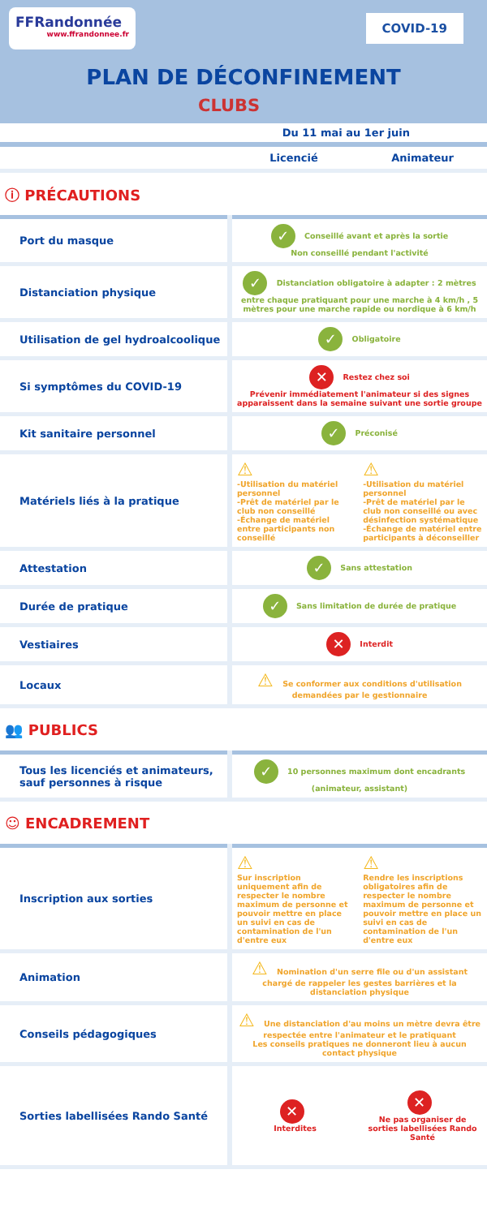FFRandonnée
www.ffrandonnee.fr
COVID-19
PLAN DE DÉCONFINEMENT
CLUBS
Du 11 mai au 1er juin
| | Licencié | Animateur |
| --- | --- | --- |
| ⓘ PRÉCAUTIONS | | |
| Port du masque | ✓ Conseillé avant et après la sortie Non conseillé pendant l'activité | |
| Distanciation physique | ✓ Distanciation obligatoire à adapter : 2 mètres entre chaque pratiquant pour une marche à 4 km/h , 5 mètres pour une marche rapide ou nordique à 6 km/h | |
| Utilisation de gel hydroalcoolique | ✓ Obligatoire | |
| Si symptômes du COVID-19 | ✕ Restez chez soi Prévenir immédiatement l'animateur si des signes apparaissent dans la semaine suivant une sortie groupe | |
| Kit sanitaire personnel | ✓ Préconisé | |
| Matériels liés à la pratique | ⚠ -Utilisation du matériel personnel -Prêt de matériel par le club non conseillé -Échange de matériel entre participants non conseillé | ⚠ -Utilisation du matériel personnel -Prêt de matériel par le club non conseillé ou avec désinfection systématique -Échange de matériel entre participants à déconseiller |
| Attestation | ✓ Sans attestation | |
| Durée de pratique | ✓ Sans limitation de durée de pratique | |
| Vestiaires | ✕ Interdit | |
| Locaux | ⚠ Se conformer aux conditions d'utilisation demandées par le gestionnaire | |
| 👥 PUBLICS | | |
| Tous les licenciés et animateurs, sauf personnes à risque | ✓ 10 personnes maximum dont encadrants (animateur, assistant) | |
| ☺ ENCADREMENT | | |
| Inscription aux sorties | ⚠ Sur inscription uniquement afin de respecter le nombre maximum de personne et pouvoir mettre en place un suivi en cas de contamination de l'un d'entre eux | ⚠ Rendre les inscriptions obligatoires afin de respecter le nombre maximum de personne et pouvoir mettre en place un suivi en cas de contamination de l'un d'entre eux |
| Animation | ⚠ Nomination d'un serre file ou d'un assistant chargé de rappeler les gestes barrières et la distanciation physique | |
| Conseils pédagogiques | ⚠ Une distanciation d'au moins un mètre devra être respectée entre l'animateur et le pratiquant Les conseils pratiques ne donneront lieu à aucun contact physique | |
| Sorties labellisées Rando Santé | ✕ Interdites | ✕ Ne pas organiser de sorties labellisées Rando Santé |